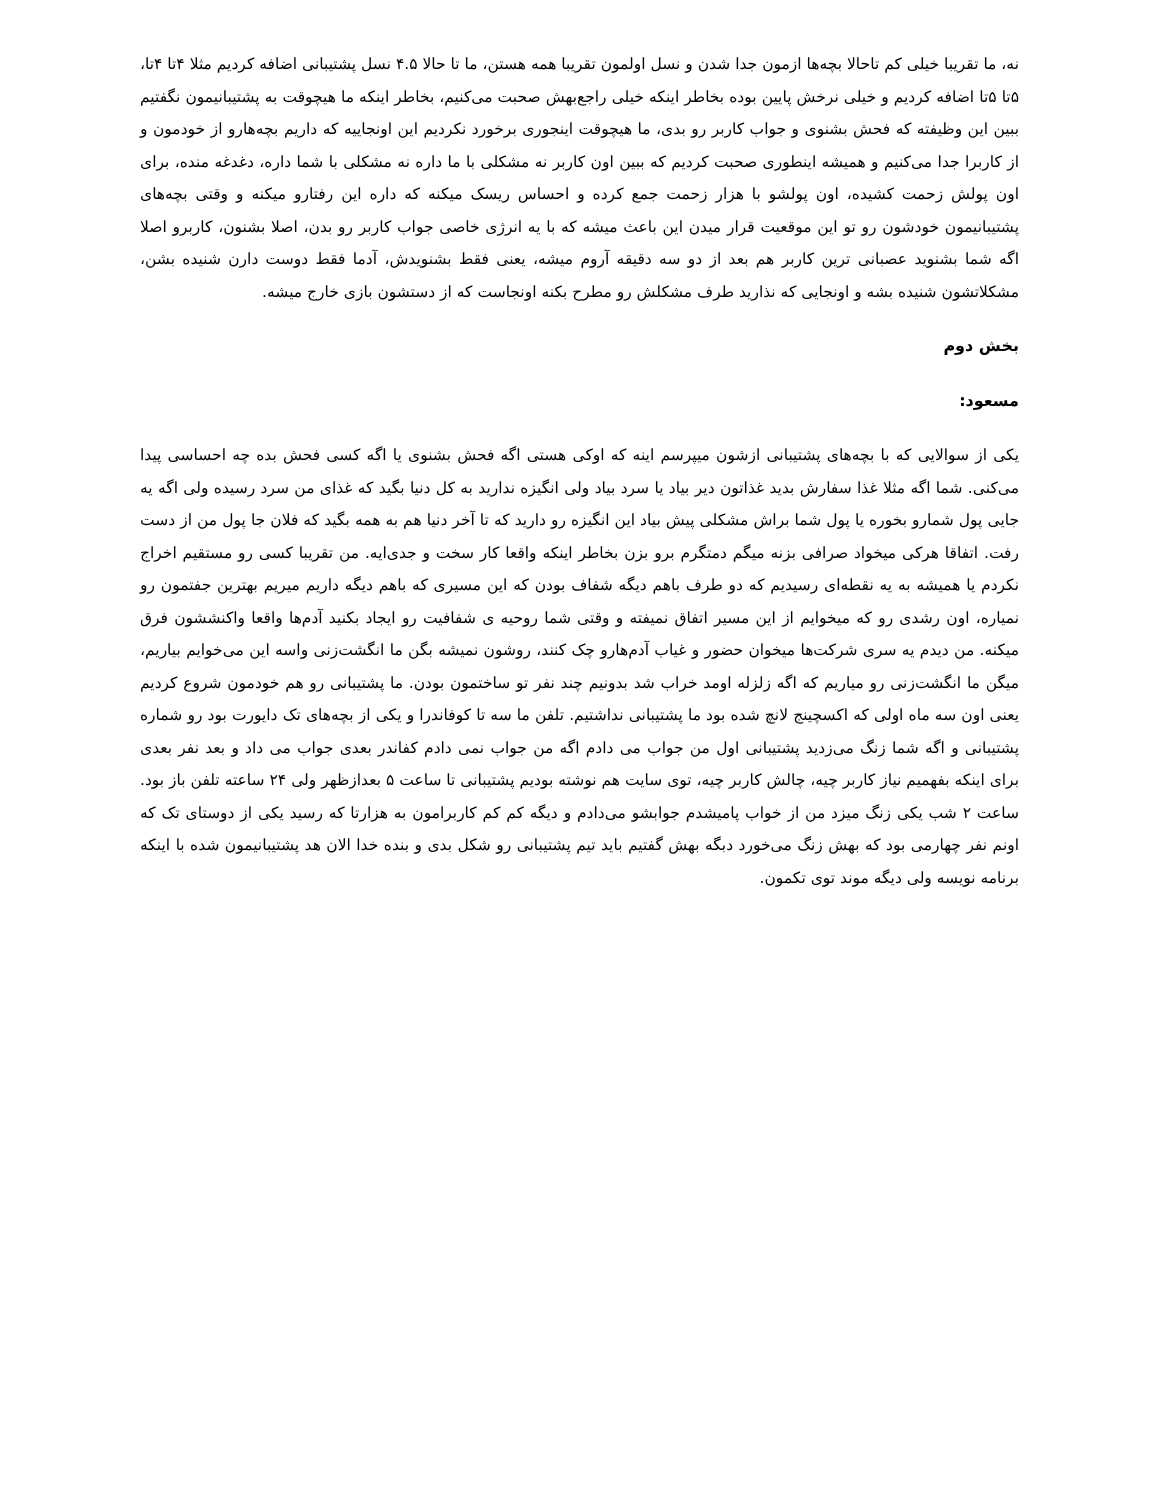نه، ما تقریبا خیلی کم تاحالا بچه‌ها ازمون جدا شدن و نسل اولمون تقریبا همه هستن، ما تا حالا ۴.۵ نسل پشتیبانی اضافه کردیم مثلا ۴تا ۴تا، ۵تا ۵تا اضافه کردیم و خیلی نرخش پایین بوده بخاطر اینکه خیلی راجع‌بهش صحبت می‌کنیم، بخاطر اینکه ما هیچوقت به پشتیبانیمون نگفتیم ببین این وظیفته که فحش بشنوی و جواب کاربر رو بدی، ما هیچوقت اینجوری برخورد نکردیم این اونجاییه که داریم بچه‌هارو از خودمون و از کاربرا جدا می‌کنیم و همیشه اینطوری صحبت کردیم که ببین اون کاربر نه مشکلی با ما داره نه مشکلی با شما داره، دغدغه منده، برای اون پولش زحمت کشیده، اون پولشو با هزار زحمت جمع کرده و احساس ریسک میکنه که داره این رفتارو میکنه و وقتی بچه‌های پشتیبانیمون خودشون رو تو این موقعیت قرار میدن این باعث میشه که با یه انرژی خاصی جواب کاربر رو بدن، اصلا بشنون، کاربرو اصلا اگه شما بشنوید عصبانی ترین کاربر هم بعد از دو سه دقیقه آروم میشه، یعنی فقط بشنویدش، آدما فقط دوست دارن شنیده بشن، مشکلاتشون شنیده بشه و اونجایی که نذارید طرف مشکلش رو مطرح بکنه اونجاست که از دستشون بازی خارج میشه.
بخش دوم
مسعود:
یکی از سوالایی که با بچه‌های پشتیبانی ازشون میپرسم اینه که اوکی هستی اگه فحش بشنوی یا اگه کسی فحش بده چه احساسی پیدا می‌کنی. شما اگه مثلا غذا سفارش بدید غذاتون دیر بیاد یا سرد بیاد ولی انگیزه ندارید به کل دنیا بگید که غذای من سرد رسیده ولی اگه یه جایی پول شمارو بخوره یا پول شما براش مشکلی پیش بیاد این انگیزه رو دارید که تا آخر دنیا هم به همه بگید که فلان جا پول من از دست رفت. اتفاقا هرکی میخواد صرافی بزنه میگم دمتگرم برو بزن بخاطر اینکه واقعا کار سخت و جدی‌ایه. من تقریبا کسی رو مستقیم اخراج نکردم یا همیشه به یه نقطه‌ای رسیدیم که دو طرف باهم دیگه شفاف بودن که این مسیری که باهم دیگه داریم میریم بهترین جفتمون رو نمیاره، اون رشدی رو که میخوایم از این مسیر اتفاق نمیفته و وقتی شما روحیه ی شفافیت رو ایجاد بکنید آدم‌ها واقعا واکنششون فرق میکنه. من دیدم یه سری شرکت‌ها میخوان حضور و غیاب آدم‌هارو چک کنند، روشون نمیشه بگن ما انگشت‌زنی واسه این می‌خوایم بیاریم، میگن ما انگشت‌زنی رو میاریم که اگه زلزله اومد خراب شد بدونیم چند نفر تو ساختمون بودن. ما پشتیبانی رو هم خودمون شروع کردیم یعنی اون سه ماه اولی که اکسچینج لانچ شده بود ما پشتیبانی نداشتیم. تلفن ما سه تا کوفاندرا و یکی از بچه‌های تک دایورت بود رو شماره پشتیبانی و اگه شما زنگ می‌زدید پشتیبانی اول من جواب می دادم اگه من جواب نمی دادم کفاندر بعدی جواب می داد و بعد نفر بعدی برای اینکه بفهمیم نیاز کاربر چیه، چالش کاربر چیه، توی سایت هم نوشته بودیم پشتیبانی تا ساعت ۵ بعدازظهر ولی ۲۴ ساعته تلفن باز بود. ساعت ۲ شب یکی زنگ میزد من از خواب پامیشدم جوابشو می‌دادم و دیگه کم کم کاربرامون به هزارتا که رسید یکی از دوستای تک که اونم نفر چهارمی بود که بهش زنگ می‌خورد دبگه بهش گفتیم باید تیم پشتیبانی رو شکل بدی و بنده خدا الان هد پشتیبانیمون شده با اینکه برنامه نویسه ولی دیگه موند توی تکمون.